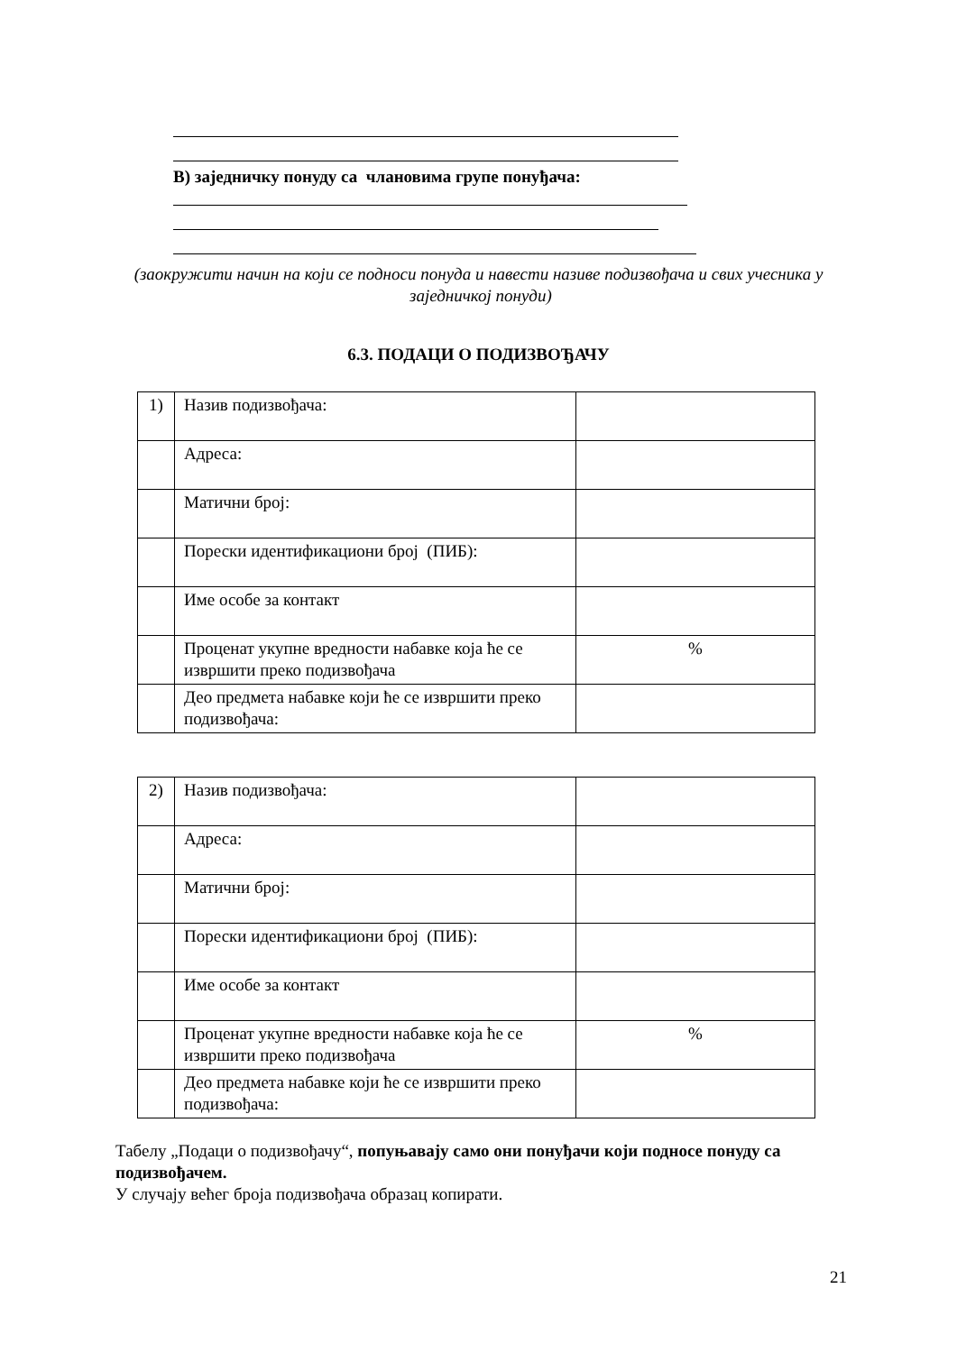В) заједничку понуду са члановима групе понуђача:
(заокружити начин на који се подноси понуда и навести називе подизвођача и свих учесника у заједничкој понуди)
6.3. ПОДАЦИ О ПОДИЗВОЂАЧУ
| 1) | Назив подизвођача: | |
| | Адреса: | |
| | Матични број: | |
| | Порески идентификациони број (ПИБ): | |
| | Име особе за контакт | |
| | Проценат укупне вредности набавке која ће се извршити преко подизвођача | % |
| | Део предмета набавке који ће се извршити преко подизвођача: | |
| 2) | Назив подизвођача: | |
| | Адреса: | |
| | Матични број: | |
| | Порески идентификациони број (ПИБ): | |
| | Име особе за контакт | |
| | Проценат укупне вредности набавке која ће се извршити преко подизвођача | % |
| | Део предмета набавке који ће се извршити преко подизвођача: | |
Табелу „Подаци о подизвођачу“, попуњавају само они понуђачи који подносе понуду са подизвођачем.
У случају већег броја подизвођача образац копирати.
21